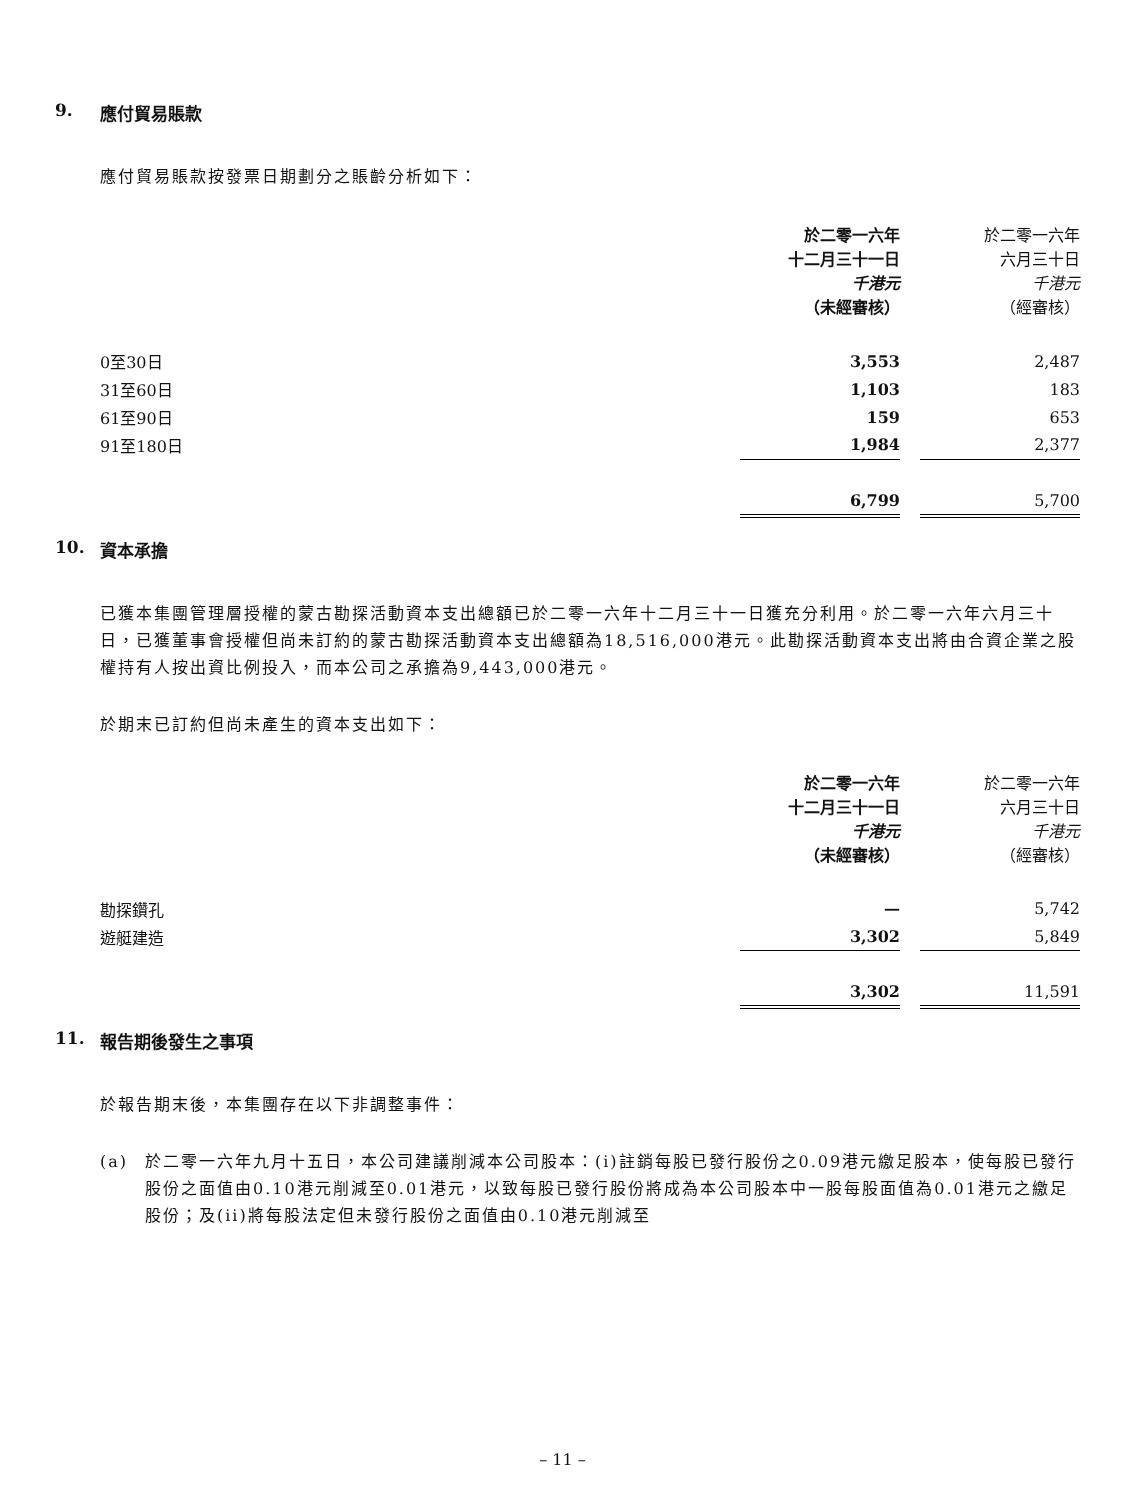9. 應付貿易賬款
應付貿易賬款按發票日期劃分之賬齡分析如下：
| | 於二零一六年 十二月三十一日 千港元 （未經審核） | | 於二零一六年 六月三十日 千港元 （經審核） |
| 0至30日 | 3,553 | | 2,487 |
| 31至60日 | 1,103 | | 183 |
| 61至90日 | 159 | | 653 |
| 91至180日 | 1,984 | | 2,377 |
| | 6,799 | | 5,700 |
10. 資本承擔
已獲本集團管理層授權的蒙古勘探活動資本支出總額已於二零一六年十二月三十一日獲充分利用。於二零一六年六月三十日，已獲董事會授權但尚未訂約的蒙古勘探活動資本支出總額為18,516,000港元。此勘探活動資本支出將由合資企業之股權持有人按出資比例投入，而本公司之承擔為9,443,000港元。
於期末已訂約但尚未產生的資本支出如下：
| | 於二零一六年 十二月三十一日 千港元 （未經審核） | | 於二零一六年 六月三十日 千港元 （經審核） |
| 勘探鑽孔 | — | | 5,742 |
| 遊艇建造 | 3,302 | | 5,849 |
| | 3,302 | | 11,591 |
11. 報告期後發生之事項
於報告期末後，本集團存在以下非調整事件：
(a) 於二零一六年九月十五日，本公司建議削減本公司股本：(i)註銷每股已發行股份之0.09港元繳足股本，使每股已發行股份之面值由0.10港元削減至0.01港元，以致每股已發行股份將成為本公司股本中一股每股面值為0.01港元之繳足股份；及(ii)將每股法定但未發行股份之面值由0.10港元削減至
– 11 –